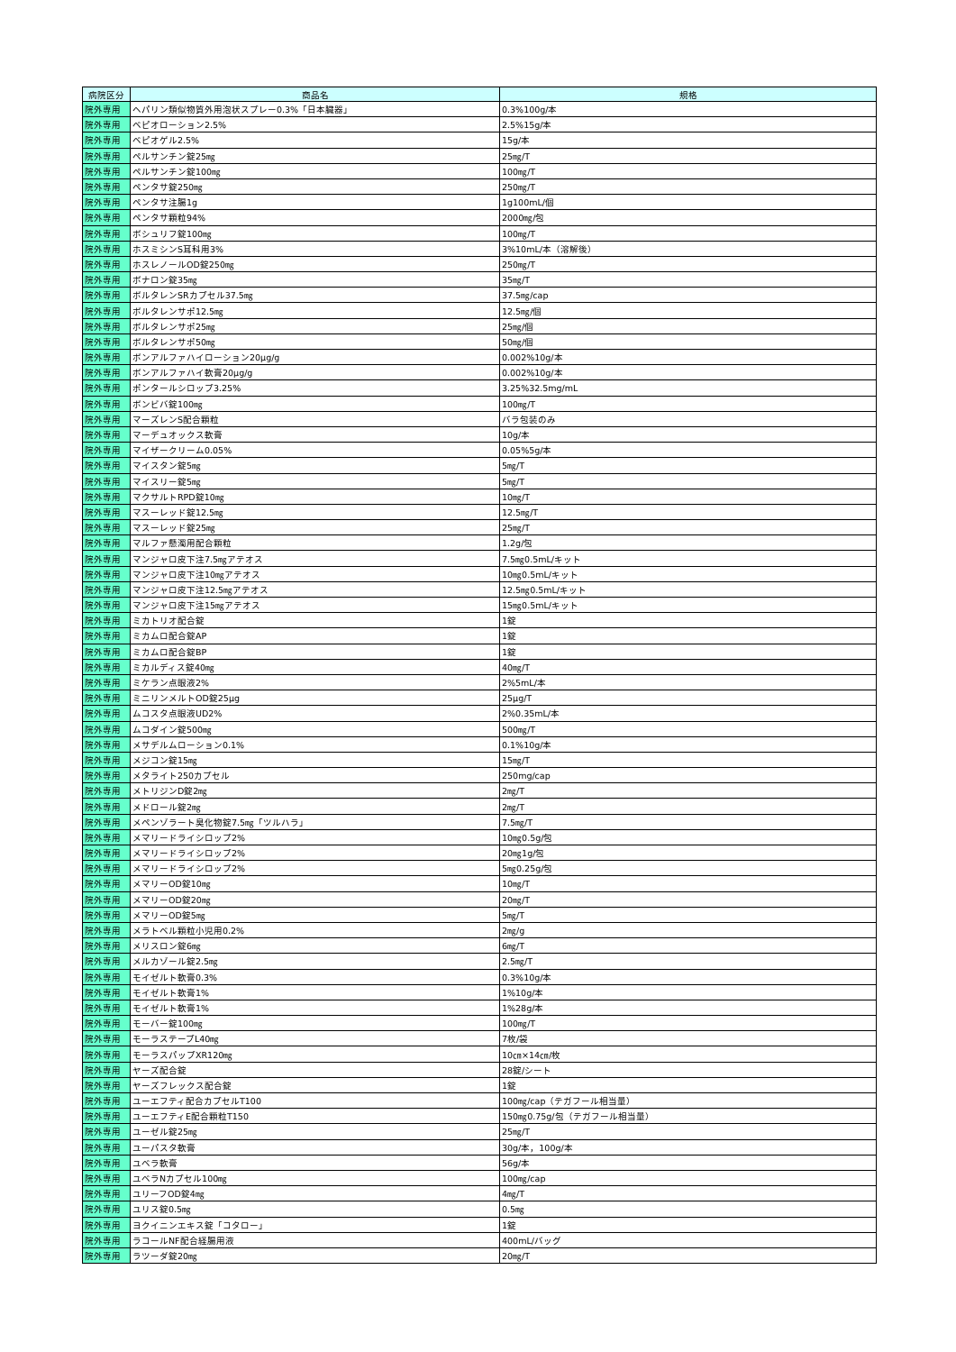| 病院区分 | 商品名 | 規格 |
| --- | --- | --- |
| 院外専用 | ヘパリン類似物質外用泡状スプレー0.3%「日本臓器」 | 0.3%100g/本 |
| 院外専用 | ベピオローション2.5% | 2.5%15g/本 |
| 院外専用 | ベピオゲル2.5% | 15g/本 |
| 院外専用 | ペルサンチン錠25㎎ | 25㎎/T |
| 院外専用 | ペルサンチン錠100㎎ | 100㎎/T |
| 院外専用 | ペンタサ錠250㎎ | 250㎎/T |
| 院外専用 | ペンタサ注腸1g | 1g100mL/個 |
| 院外専用 | ペンタサ顆粒94% | 2000㎎/包 |
| 院外専用 | ボシュリフ錠100㎎ | 100㎎/T |
| 院外専用 | ホスミシンS耳科用3% | 3%10mL/本（溶解後） |
| 院外専用 | ホスレノールOD錠250㎎ | 250㎎/T |
| 院外専用 | ボナロン錠35㎎ | 35㎎/T |
| 院外専用 | ボルタレンSRカプセル37.5㎎ | 37.5㎎/cap |
| 院外専用 | ボルタレンサポ12.5㎎ | 12.5㎎/個 |
| 院外専用 | ボルタレンサポ25㎎ | 25㎎/個 |
| 院外専用 | ボルタレンサポ50㎎ | 50㎎/個 |
| 院外専用 | ボンアルファハイローション20μg/g | 0.002%10g/本 |
| 院外専用 | ボンアルファハイ軟膏20μg/g | 0.002%10g/本 |
| 院外専用 | ポンタールシロップ3.25% | 3.25%32.5mg/mL |
| 院外専用 | ボンビバ錠100㎎ | 100㎎/T |
| 院外専用 | マーズレンS配合顆粒 | バラ包装のみ |
| 院外専用 | マーデュオックス軟膏 | 10g/本 |
| 院外専用 | マイザークリーム0.05% | 0.05%5g/本 |
| 院外専用 | マイスタン錠5㎎ | 5㎎/T |
| 院外専用 | マイスリー錠5㎎ | 5㎎/T |
| 院外専用 | マクサルトRPD錠10㎎ | 10㎎/T |
| 院外専用 | マスーレッド錠12.5㎎ | 12.5㎎/T |
| 院外専用 | マスーレッド錠25㎎ | 25㎎/T |
| 院外専用 | マルファ懸濁用配合顆粒 | 1.2g/包 |
| 院外専用 | マンジャロ皮下注7.5㎎アテオス | 7.5㎎0.5mL/キット |
| 院外専用 | マンジャロ皮下注10㎎アテオス | 10㎎0.5mL/キット |
| 院外専用 | マンジャロ皮下注12.5㎎アテオス | 12.5㎎0.5mL/キット |
| 院外専用 | マンジャロ皮下注15㎎アテオス | 15㎎0.5mL/キット |
| 院外専用 | ミカトリオ配合錠 | 1錠 |
| 院外専用 | ミカムロ配合錠AP | 1錠 |
| 院外専用 | ミカムロ配合錠BP | 1錠 |
| 院外専用 | ミカルディス錠40㎎ | 40㎎/T |
| 院外専用 | ミケラン点眼液2% | 2%5mL/本 |
| 院外専用 | ミニリンメルトOD錠25μg | 25μg/T |
| 院外専用 | ムコスタ点眼液UD2% | 2%0.35mL/本 |
| 院外専用 | ムコダイン錠500㎎ | 500㎎/T |
| 院外専用 | メサデルムローション0.1% | 0.1%10g/本 |
| 院外専用 | メジコン錠15㎎ | 15㎎/T |
| 院外専用 | メタライト250カプセル | 250mg/cap |
| 院外専用 | メトリジンD錠2㎎ | 2㎎/T |
| 院外専用 | メドロール錠2㎎ | 2㎎/T |
| 院外専用 | メペンゾラート臭化物錠7.5㎎「ツルハラ」 | 7.5㎎/T |
| 院外専用 | メマリードライシロップ2% | 10㎎0.5g/包 |
| 院外専用 | メマリードライシロップ2% | 20㎎1g/包 |
| 院外専用 | メマリードライシロップ2% | 5㎎0.25g/包 |
| 院外専用 | メマリーOD錠10㎎ | 10㎎/T |
| 院外専用 | メマリーOD錠20㎎ | 20㎎/T |
| 院外専用 | メマリーOD錠5㎎ | 5㎎/T |
| 院外専用 | メラトベル顆粒小児用0.2% | 2㎎/g |
| 院外専用 | メリスロン錠6㎎ | 6㎎/T |
| 院外専用 | メルカゾール錠2.5㎎ | 2.5㎎/T |
| 院外専用 | モイゼルト軟膏0.3% | 0.3%10g/本 |
| 院外専用 | モイゼルト軟膏1% | 1%10g/本 |
| 院外専用 | モイゼルト軟膏1% | 1%28g/本 |
| 院外専用 | モーバー錠100㎎ | 100㎎/T |
| 院外専用 | モーラステープL40㎎ | 7枚/袋 |
| 院外専用 | モーラスパップXR120㎎ | 10㎝×14㎝/枚 |
| 院外専用 | ヤーズ配合錠 | 28錠/シート |
| 院外専用 | ヤーズフレックス配合錠 | 1錠 |
| 院外専用 | ユーエフティ配合カプセルT100 | 100㎎/cap（テガフール相当量） |
| 院外専用 | ユーエフティE配合顆粒T150 | 150㎎0.75g/包（テガフール相当量） |
| 院外専用 | ユーゼル錠25㎎ | 25㎎/T |
| 院外専用 | ユーパスタ軟膏 | 30g/本，100g/本 |
| 院外専用 | ユベラ軟膏 | 56g/本 |
| 院外専用 | ユベラNカプセル100㎎ | 100㎎/cap |
| 院外専用 | ユリーフOD錠4㎎ | 4㎎/T |
| 院外専用 | ユリス錠0.5㎎ | 0.5㎎ |
| 院外専用 | ヨクイニンエキス錠「コタロー」 | 1錠 |
| 院外専用 | ラコールNF配合経腸用液 | 400mL/バッグ |
| 院外専用 | ラツーダ錠20㎎ | 20㎎/T |